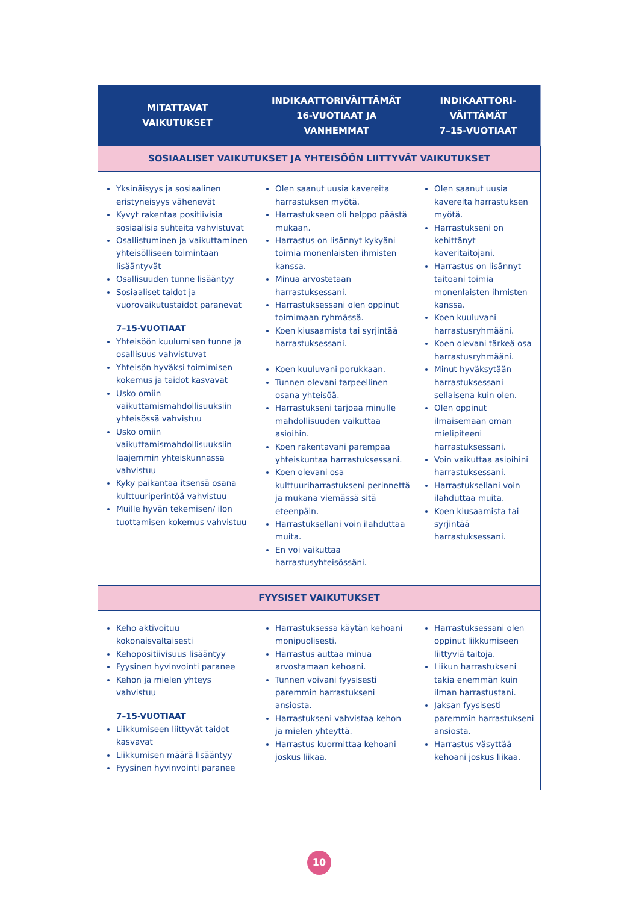| MITATTAVAT VAIKUTUKSET | INDIKAATTORIVÄITTÄMÄT 16-VUOTIAAT JA VANHEMMAT | INDIKAATTORI- VÄITTÄMÄT 7–15-VUOTIAAT |
| --- | --- | --- |
| SOSIAALISET VAIKUTUKSET JA YHTEISÖÖN LIITTYVÄT VAIKUTUKSET | | |
| Yksinäisyys ja sosiaalinen eristyneisyys vähenevät Kyvyt rakentaa positiivisia sosiaalisia suhteita vahvistuvat Osallistuminen ja vaikuttaminen yhteisölliseen toimintaan lisääntyvät Osallisuuden tunne lisääntyy Sosiaaliset taidot ja vuorovaikutustaidot paranevat 7–15-VUOTIAAT Yhteisöön kuulumisen tunne ja osallisuus vahvistuvat Yhteisön hyväksi toimimisen kokemus ja taidot kasvavat Usko omiin vaikuttamismahdollisuuksiin yhteisössä vahvistuu Usko omiin vaikuttamismahdollisuuksiin laajemmin yhteiskunnassa vahvistuu Kyky paikantaa itsensä osana kulttuuriperintöä vahvistuu Muille hyvän tekemisen/ ilon tuottamisen kokemus vahvistuu | Olen saanut uusia kavereita harrastuksen myötä. Harrastukseen oli helppo päästä mukaan. Harrastus on lisännyt kykyäni toimia monenlaisten ihmisten kanssa. Minua arvostetaan harrastuksessani. Harrastuksessani olen oppinut toimimaan ryhmässä. Koen kiusaamista tai syrjintää harrastuksessani. Koen kuuluvani porukkaan. Tunnen olevani tarpeellinen osana yhteisöä. Harrastukseni tarjoaa minulle mahdollisuuden vaikuttaa asioihin. Koen rakentavani parempaa yhteiskuntaa harrastuksessani. Koen olevani osa kulttuuriharrastukseni perinnettä ja mukana viemässä sitä eteenpäin. Harrastuksellani voin ilahduttaa muita. En voi vaikuttaa harrastusyhteisössäni. | Olen saanut uusia kavereita harrastuksen myötä. Harrastukseni on kehittänyt kaveritaitojani. Harrastus on lisännyt taitoani toimia monenlaisten ihmisten kanssa. Koen kuuluvani harrastusryhmääni. Koen olevani tärkeä osa harrastusryhmääni. Minut hyväksytään harrastuksessani sellaisena kuin olen. Olen oppinut ilmaisemaan oman mielipiteeni harrastuksessani. Voin vaikuttaa asioihini harrastuksessani. Harrastuksellani voin ilahduttaa muita. Koen kiusaamista tai syrjintää harrastuksessani. |
| FYYSISET VAIKUTUKSET | | |
| Keho aktivoituu kokonaisvaltaisesti Kehopositiivisuus lisääntyy Fyysinen hyvinvointi paranee Kehon ja mielen yhteys vahvistuu 7–15-VUOTIAAT Liikkumiseen liittyvät taidot kasvavat Liikkumisen määrä lisääntyy Fyysinen hyvinvointi paranee | Harrastuksessa käytän kehoani monipuolisesti. Harrastus auttaa minua arvostamaan kehoani. Tunnen voivani fyysisesti paremmin harrastukseni ansiosta. Harrastukseni vahvistaa kehon ja mielen yhteyttä. Harrastus kuormittaa kehoani joskus liikaa. | Harrastuksessani olen oppinut liikkumiseen liittyviä taitoja. Liikun harrastukseni takia enemmän kuin ilman harrastustani. Jaksan fyysisesti paremmin harrastukseni ansiosta. Harrastus väsyttää kehoani joskus liikaa. |
10